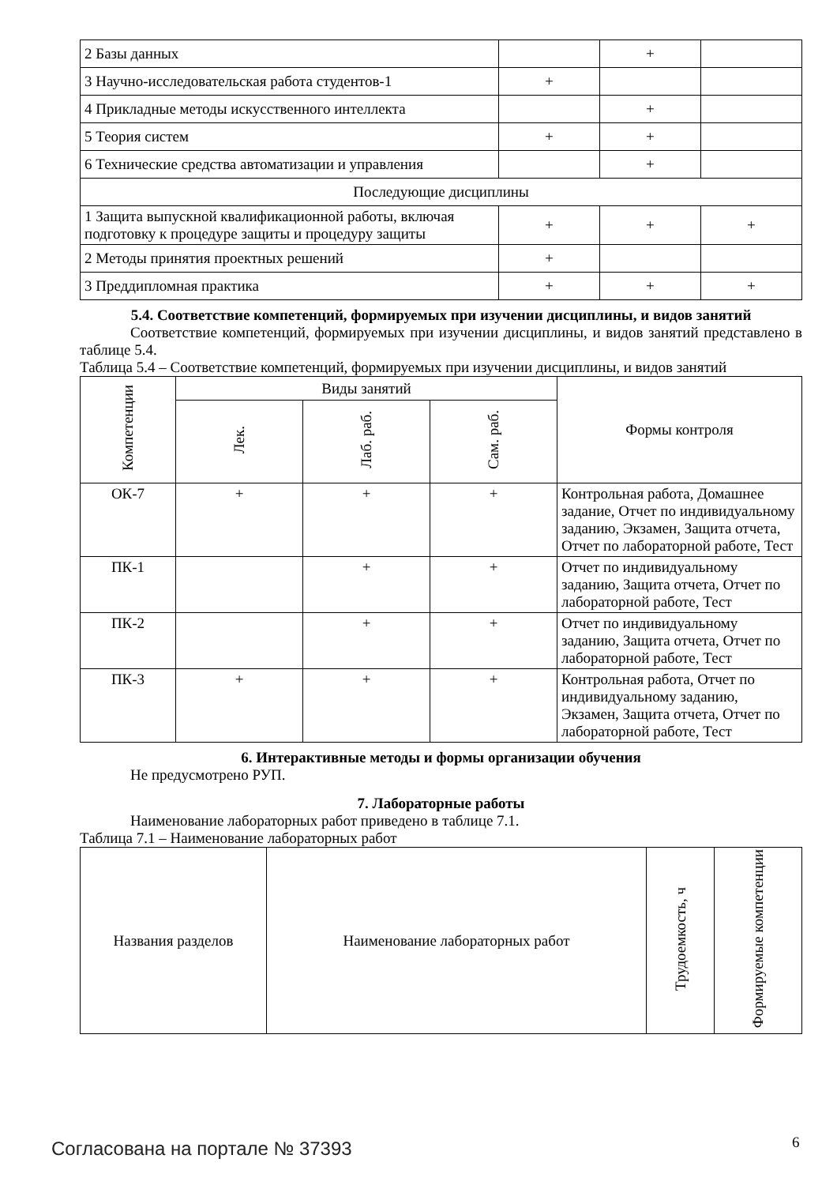| 2 Базы данных | | + | |
| 3 Научно-исследовательская работа студентов-1 | + | | |
| 4 Прикладные методы искусственного интеллекта | | + | |
| 5 Теория систем | + | + | |
| 6 Технические средства автоматизации и управления | | + | |
| Последующие дисциплины | | | |
| 1 Защита выпускной квалификационной работы, включая подготовку к процедуре защиты и процедуру защиты | + | + | + |
| 2 Методы принятия проектных решений | + | | |
| 3 Преддипломная практика | + | + | + |
5.4. Соответствие компетенций, формируемых при изучении дисциплины, и видов занятий
Соответствие компетенций, формируемых при изучении дисциплины, и видов занятий представлено в таблице 5.4.
Таблица 5.4 – Соответствие компетенций, формируемых при изучении дисциплины, и видов занятий
| Компетенции | Виды занятий | | | Формы контроля |
| --- | --- | --- | --- | --- |
| | Лек. | Лаб. раб. | Сам. раб. | |
| ОК-7 | + | + | + | Контрольная работа, Домашнее задание, Отчет по индивидуальному заданию, Экзамен, Защита отчета, Отчет по лабораторной работе, Тест |
| ПК-1 | | + | + | Отчет по индивидуальному заданию, Защита отчета, Отчет по лабораторной работе, Тест |
| ПК-2 | | + | + | Отчет по индивидуальному заданию, Защита отчета, Отчет по лабораторной работе, Тест |
| ПК-3 | + | + | + | Контрольная работа, Отчет по индивидуальному заданию, Экзамен, Защита отчета, Отчет по лабораторной работе, Тест |
6. Интерактивные методы и формы организации обучения
Не предусмотрено РУП.
7. Лабораторные работы
Наименование лабораторных работ приведено в таблице 7.1.
Таблица 7.1 – Наименование лабораторных работ
| Названия разделов | Наименование лабораторных работ | Трудоемкость, ч | Формируемые компетенции |
| --- | --- | --- | --- |
Согласована на портале № 37393 6